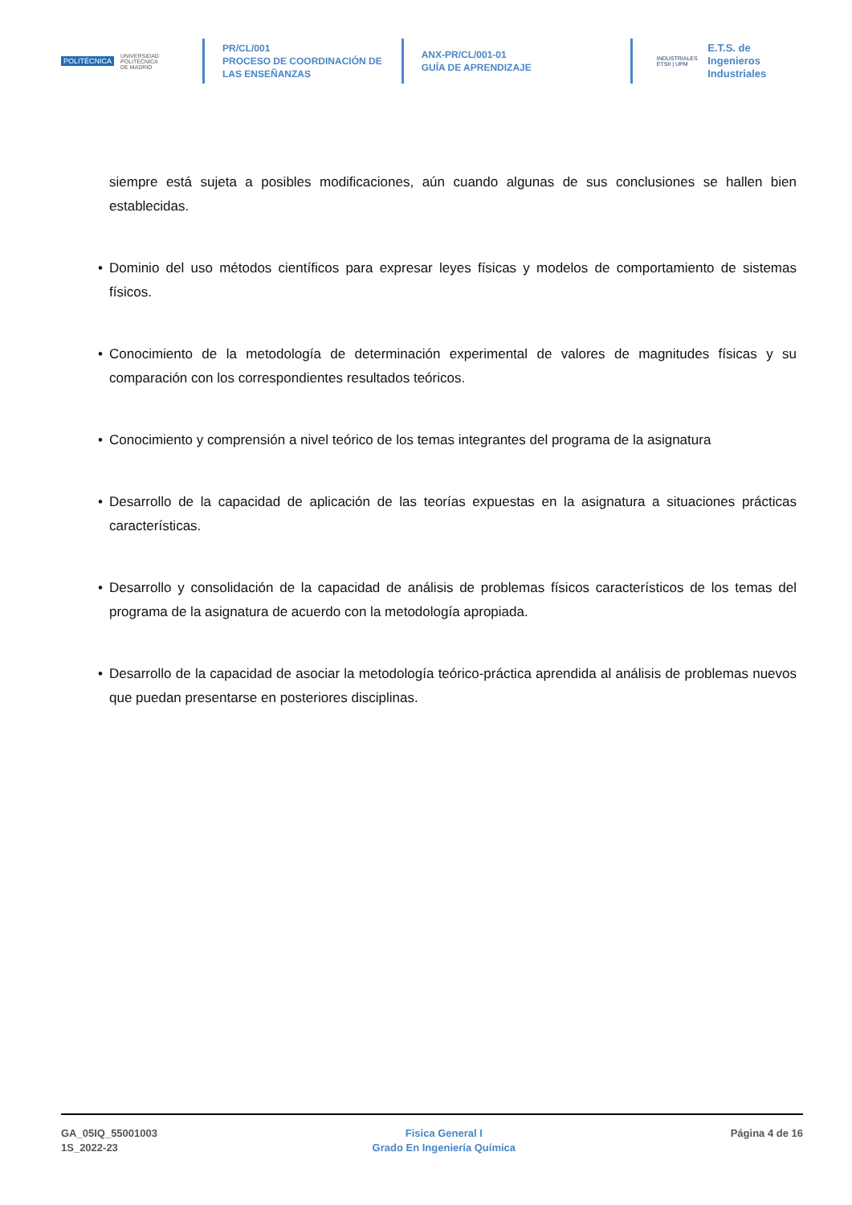POLITÉCNICA UNIVERSIDAD
POLITÉCNICA
DE MADRID
PR/CL/001
PROCESO DE COORDINACIÓN DE
LAS ENSEÑANZAS
ANX-PR/CL/001-01
GUÍA DE APRENDIZAJE
INDUSTRIALES
ETSII | UPM
E.T.S. de Ingenieros
Industriales
siempre está sujeta a posibles modificaciones, aún cuando algunas de sus conclusiones se hallen bien establecidas.
• Dominio del uso métodos científicos para expresar leyes físicas y modelos de comportamiento de sistemas físicos.
• Conocimiento de la metodología de determinación experimental de valores de magnitudes físicas y su comparación con los correspondientes resultados teóricos.
• Conocimiento y comprensión a nivel teórico de los temas integrantes del programa de la asignatura
• Desarrollo de la capacidad de aplicación de las teorías expuestas en la asignatura a situaciones prácticas características.
• Desarrollo y consolidación de la capacidad de análisis de problemas físicos característicos de los temas del programa de la asignatura de acuerdo con la metodología apropiada.
• Desarrollo de la capacidad de asociar la metodología teórico-práctica aprendida al análisis de problemas nuevos que puedan presentarse en posteriores disciplinas.
GA_05IQ_55001003
1S_2022-23
Fisica General I
Grado En Ingeniería Química
Página 4 de 16